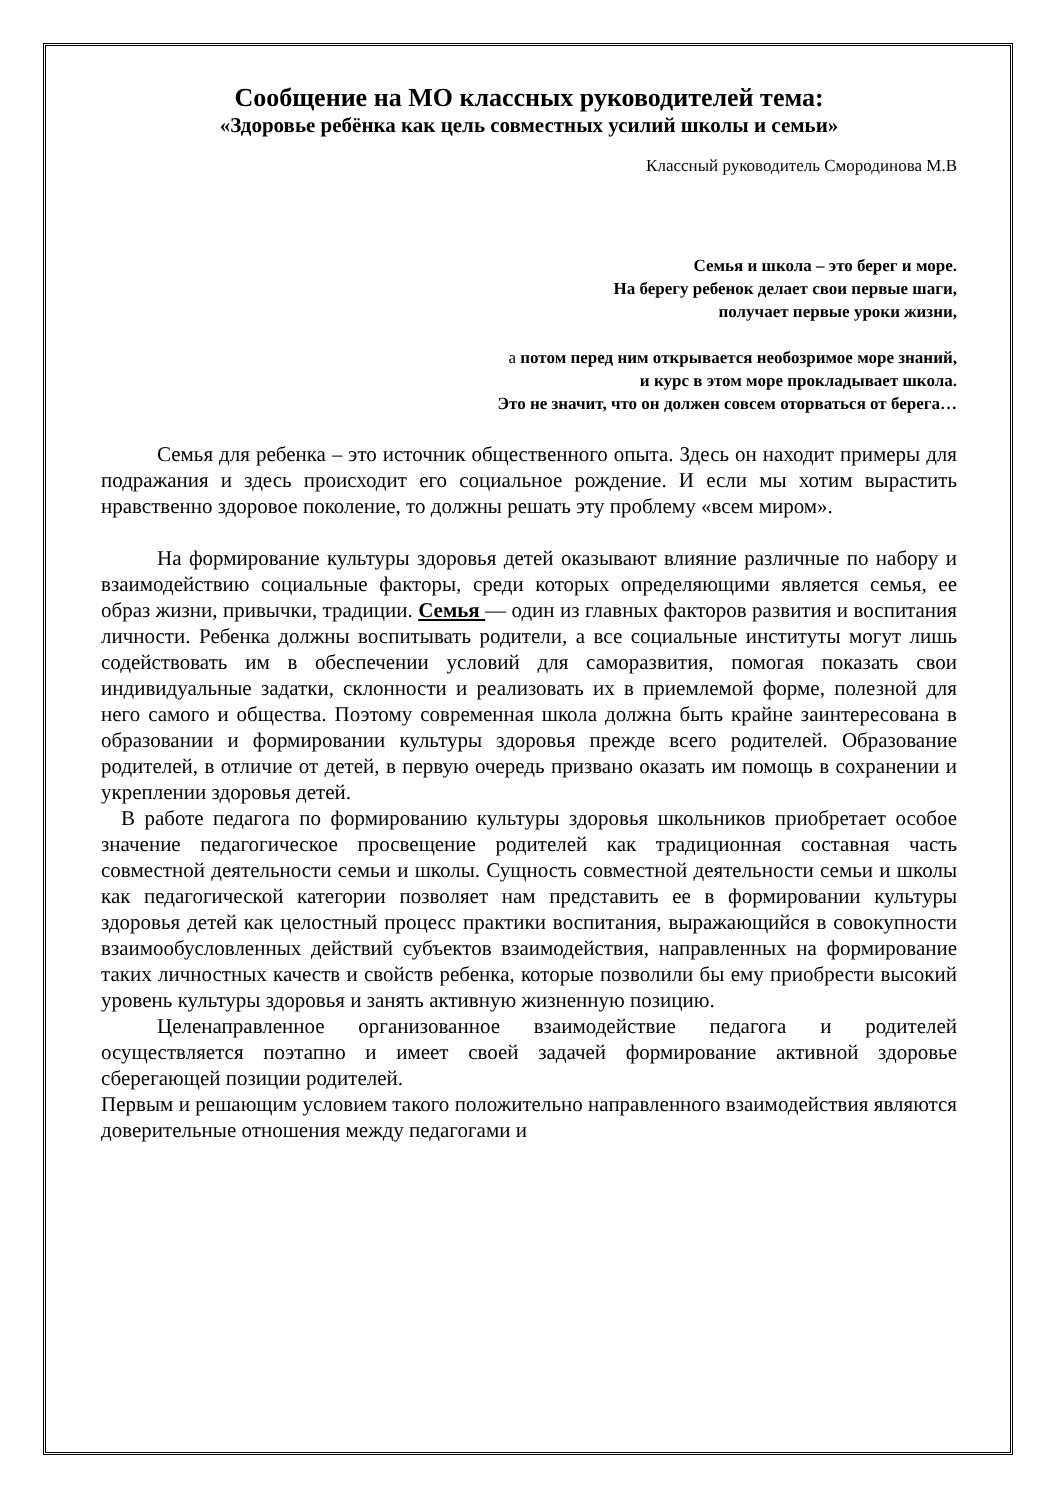Сообщение на МО классных руководителей тема:
«Здоровье ребёнка как цель совместных усилий школы и семьи»
Классный руководитель Смородинова М.В
Семья и школа – это берег и море.
На берегу ребенок делает свои первые шаги,
получает первые уроки жизни,
а потом перед ним открывается необозримое море знаний,
и курс в этом море прокладывает школа.
Это не значит, что он должен совсем оторваться от берега…
Семья для ребенка – это источник общественного опыта. Здесь он находит примеры для подражания и здесь происходит его социальное рождение. И если мы хотим вырастить нравственно здоровое поколение, то должны решать эту проблему «всем миром».
На формирование культуры здоровья детей оказывают влияние различные по набору и взаимодействию социальные факторы, среди которых определяющими является семья, ее образ жизни, привычки, традиции. Семья — один из главных факторов развития и воспитания личности. Ребенка должны воспитывать родители, а все социальные институты могут лишь содействовать им в обеспечении условий для саморазвития, помогая показать свои индивидуальные задатки, склонности и реализовать их в приемлемой форме, полезной для него самого и общества. Поэтому современная школа должна быть крайне заинтересована в образовании и формировании культуры здоровья прежде всего родителей. Образование родителей, в отличие от детей, в первую очередь призвано оказать им помощь в сохранении и укреплении здоровья детей.
В работе педагога по формированию культуры здоровья школьников приобретает особое значение педагогическое просвещение родителей как традиционная составная часть совместной деятельности семьи и школы. Сущность совместной деятельности семьи и школы как педагогической категории позволяет нам представить ее в формировании культуры здоровья детей как целостный процесс практики воспитания, выражающийся в совокупности взаимообусловленных действий субъектов взаимодействия, направленных на формирование таких личностных качеств и свойств ребенка, которые позволили бы ему приобрести высокий уровень культуры здоровья и занять активную жизненную позицию.
Целенаправленное организованное взаимодействие педагога и родителей осуществляется поэтапно и имеет своей задачей формирование активной здоровье сберегающей позиции родителей.
Первым и решающим условием такого положительно направленного взаимодействия являются доверительные отношения между педагогами и